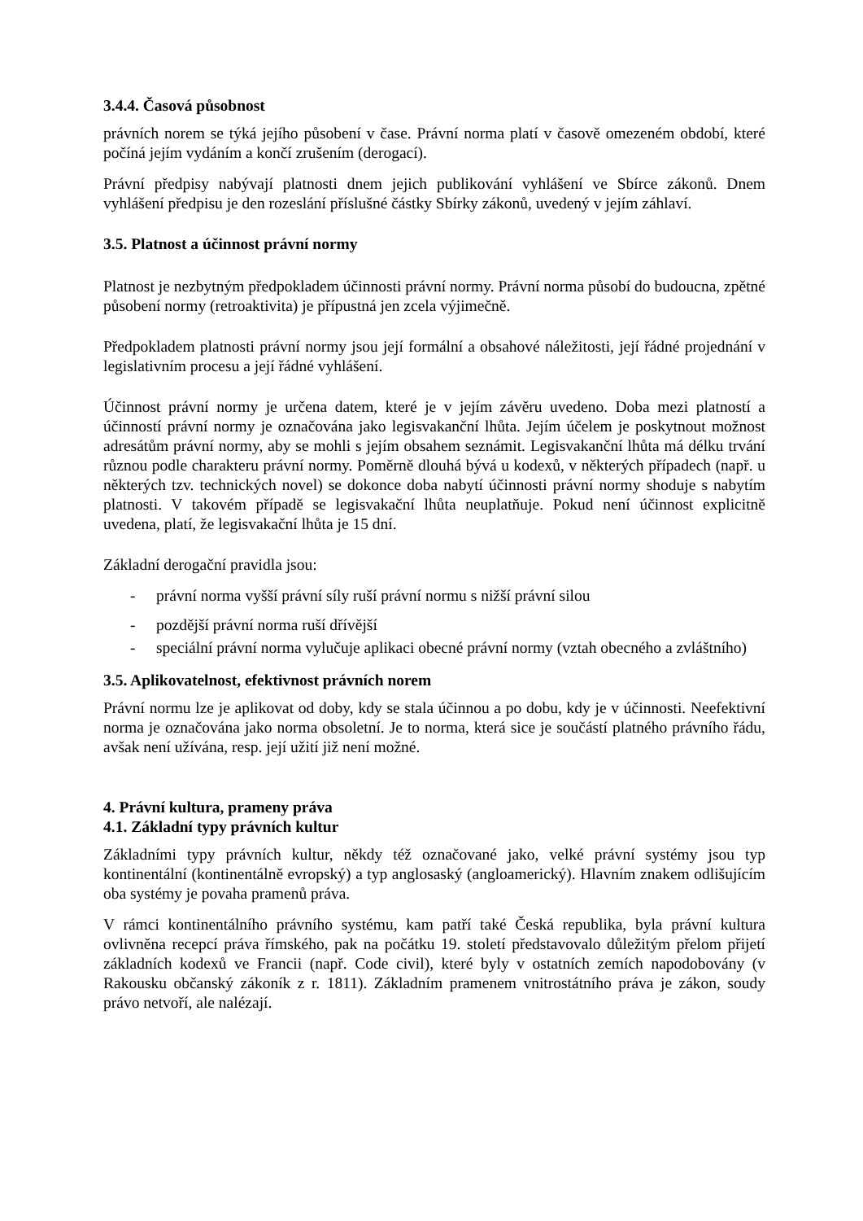3.4.4. Časová působnost
právních norem se týká jejího působení v čase. Právní norma platí v časově omezeném období, které počíná jejím vydáním a končí zrušením (derogací).
Právní předpisy nabývají platnosti dnem jejich publikování vyhlášení ve Sbírce zákonů. Dnem vyhlášení předpisu je den rozeslání příslušné částky Sbírky zákonů, uvedený v jejím záhlaví.
3.5. Platnost a účinnost právní normy
Platnost je nezbytným předpokladem účinnosti právní normy. Právní norma působí do budoucna, zpětné působení normy (retroaktivita) je přípustná jen zcela výjimečně.
Předpokladem platnosti právní normy jsou její formální a obsahové náležitosti, její řádné projednání v legislativním procesu a její řádné vyhlášení.
Účinnost právní normy je určena datem, které je v jejím závěru uvedeno. Doba mezi platností a účinností právní normy je označována jako legisvakanční lhůta. Jejím účelem je poskytnout možnost adresátům právní normy, aby se mohli s jejím obsahem seznámit. Legisvakanční lhůta má délku trvání různou podle charakteru právní normy. Poměrně dlouhá bývá u kodexů, v některých případech (např. u některých tzv. technických novel) se dokonce doba nabytí účinnosti právní normy shoduje s nabytím platnosti. V takovém případě se legisvakační lhůta neuplatňuje. Pokud není účinnost explicitně uvedena, platí, že legisvakační lhůta je 15 dní.
Základní derogační pravidla jsou:
- právní norma vyšší právní síly ruší právní normu s nižší právní silou
- pozdější právní norma ruší dřívější
- speciální právní norma vylučuje aplikaci obecné právní normy (vztah obecného a zvláštního)
3.5. Aplikovatelnost, efektivnost právních norem
Právní normu lze je aplikovat od doby, kdy se stala účinnou a po dobu, kdy je v účinnosti. Neefektivní norma je označována jako norma obsoletní. Je to norma, která sice je součástí platného právního řádu, avšak není užívána, resp. její užití již není možné.
4. Právní kultura, prameny práva
4.1. Základní typy právních kultur
Základními typy právních kultur, někdy též označované jako, velké právní systémy jsou typ kontinentální (kontinentálně evropský) a typ anglosaský (angloamerický). Hlavním znakem odlišujícím oba systémy je povaha pramenů práva.
V rámci kontinentálního právního systému, kam patří také Česká republika, byla právní kultura ovlivněna recepcí práva římského, pak na počátku 19. století představovalo důležitým přelom přijetí základních kodexů ve Francii (např. Code civil), které byly v ostatních zemích napodobovány (v Rakousku občanský zákoník z r. 1811). Základním pramenem vnitrostátního práva je zákon, soudy právo netvoří, ale nalézají.